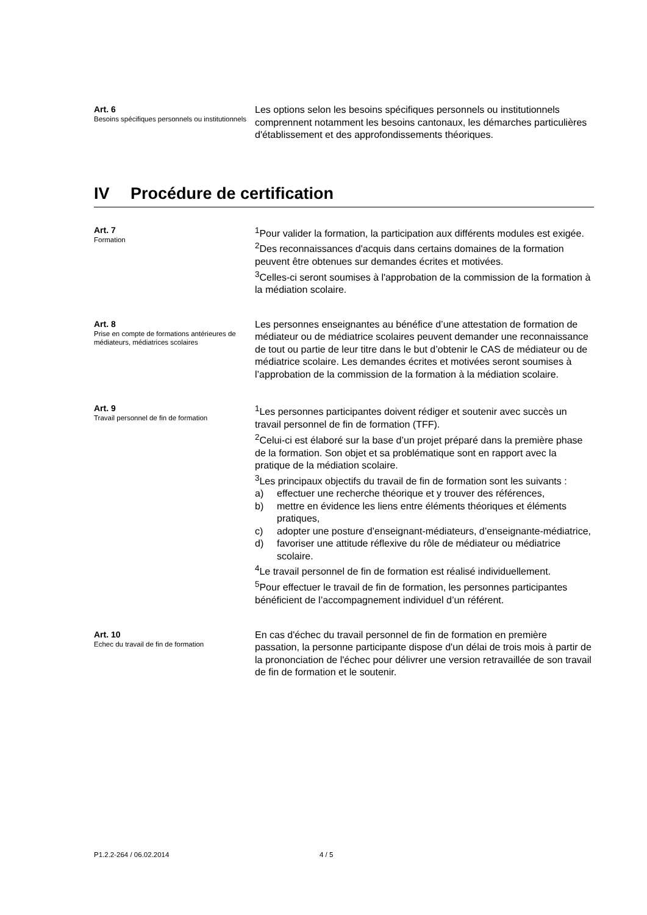Art. 6
Besoins spécifiques personnels ou institutionnels
Les options selon les besoins spécifiques personnels ou institutionnels comprennent notamment les besoins cantonaux, les démarches particulières d'établissement et des approfondissements théoriques.
IV Procédure de certification
Art. 7
Formation
<sup>1</sup> Pour valider la formation, la participation aux différents modules est exigée.
<sup>2</sup> Des reconnaissances d'acquis dans certains domaines de la formation peuvent être obtenues sur demandes écrites et motivées.
<sup>3</sup> Celles-ci seront soumises à l'approbation de la commission de la formation à la médiation scolaire.
Art. 8
Prise en compte de formations antérieures de médiateurs, médiatrices scolaires
Les personnes enseignantes au bénéfice d’une attestation de formation de médiateur ou de médiatrice scolaires peuvent demander une reconnaissance de tout ou partie de leur titre dans le but d’obtenir le CAS de médiateur ou de médiatrice scolaire. Les demandes écrites et motivées seront soumises à l’approbation de la commission de la formation à la médiation scolaire.
Art. 9
Travail personnel de fin de formation
<sup>1</sup> Les personnes participantes doivent rédiger et soutenir avec succès un travail personnel de fin de formation (TFF).
<sup>2</sup> Celui-ci est élaboré sur la base d’un projet préparé dans la première phase de la formation. Son objet et sa problématique sont en rapport avec la pratique de la médiation scolaire.
<sup>3</sup> Les principaux objectifs du travail de fin de formation sont les suivants :
a) effectuer une recherche théorique et y trouver des références,
b) mettre en évidence les liens entre éléments théoriques et éléments pratiques,
c) adopter une posture d’enseignant-médiateurs, d’enseignante-médiatrice,
d) favoriser une attitude réflexive du rôle de médiateur ou médiatrice scolaire.
<sup>4</sup> Le travail personnel de fin de formation est réalisé individuellement.
<sup>5</sup> Pour effectuer le travail de fin de formation, les personnes participantes bénéficient de l’accompagnement individuel d’un référent.
Art. 10
Echec du travail de fin de formation
En cas d'échec du travail personnel de fin de formation en première passation, la personne participante dispose d'un délai de trois mois à partir de la prononciation de l'échec pour délivrer une version retravaillée de son travail de fin de formation et le soutenir.
P1.2.2-264 / 06.02.2014 4 / 5